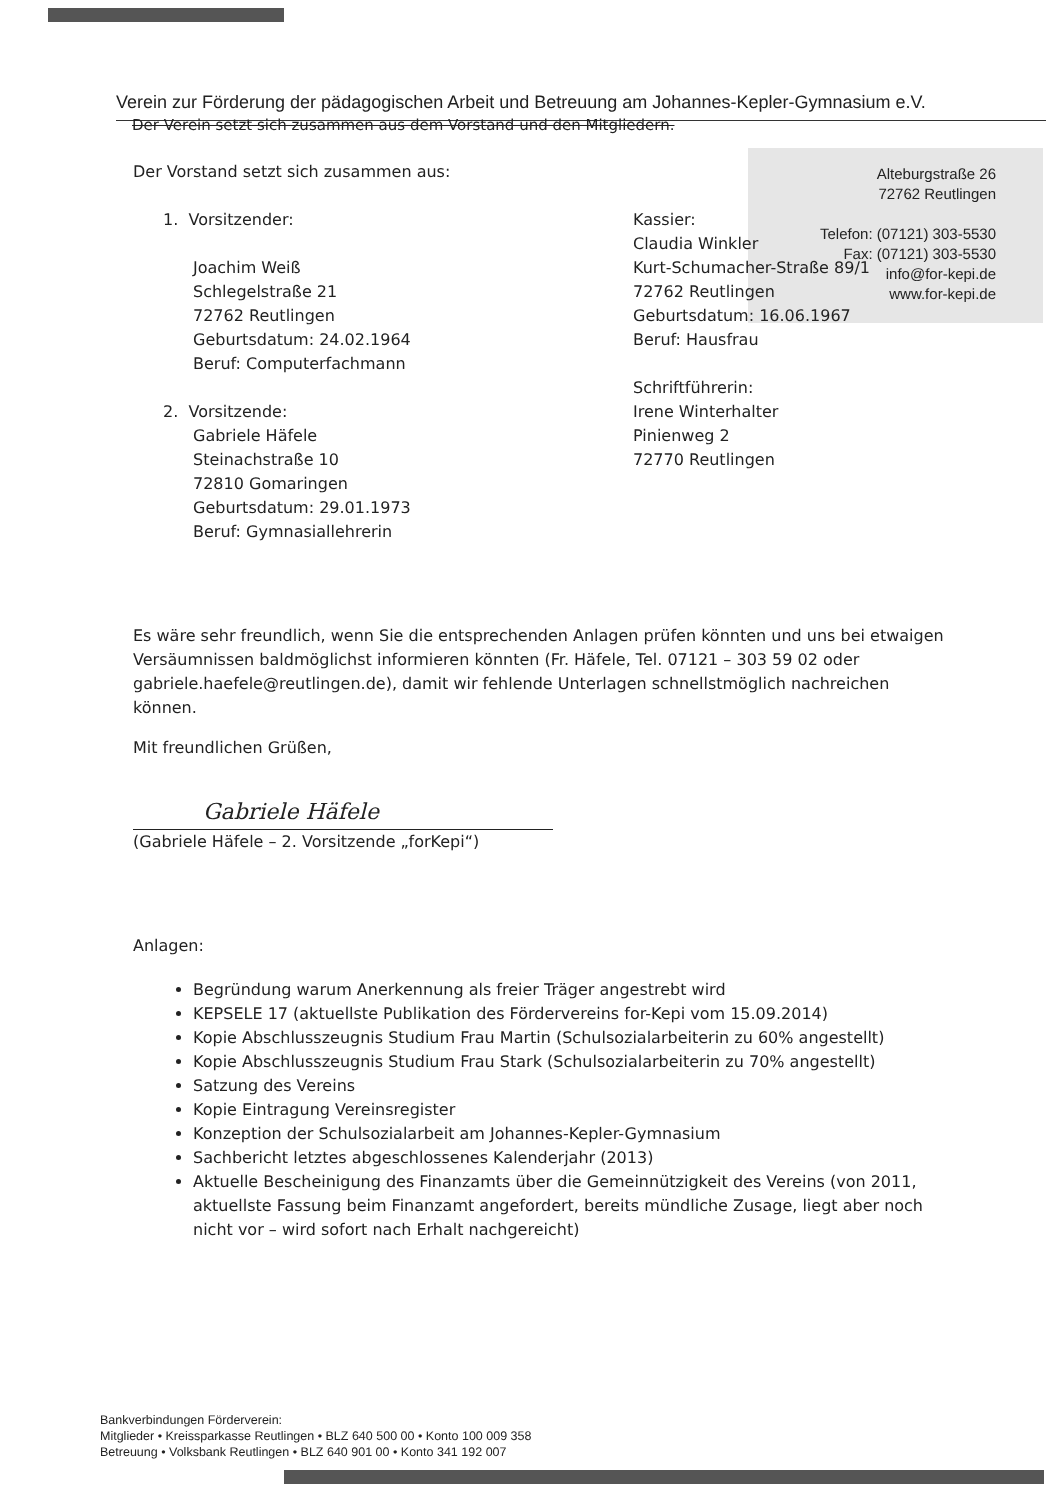Verein zur Förderung der pädagogischen Arbeit und Betreuung am Johannes-Kepler-Gymnasium e.V.
Der Verein setzt sich zusammen aus dem Vorstand und den Mitgliedern.
Alteburgstraße 26
72762 Reutlingen
Telefon: (07121) 303-5530
Fax: (07121) 303-5530
info@for-kepi.de
www.for-kepi.de
Der Vorstand setzt sich zusammen aus:
1. Vorsitzender:
Joachim Weiß
Schlegelstraße 21
72762 Reutlingen
Geburtsdatum: 24.02.1964
Beruf: Computerfachmann
2. Vorsitzende:
Gabriele Häfele
Steinachstraße 10
72810 Gomaringen
Geburtsdatum: 29.01.1973
Beruf: Gymnasiallehrerin
Kassier:
Claudia Winkler
Kurt-Schumacher-Straße 89/1
72762 Reutlingen
Geburtsdatum: 16.06.1967
Beruf: Hausfrau
Schriftführerin:
Irene Winterhalter
Pinienweg 2
72770 Reutlingen
Es wäre sehr freundlich, wenn Sie die entsprechenden Anlagen prüfen könnten und uns bei etwaigen Versäumnissen baldmöglichst informieren könnten (Fr. Häfele, Tel. 07121 – 303 59 02 oder gabriele.haefele@reutlingen.de), damit wir fehlende Unterlagen schnellstmöglich nachreichen können.
Mit freundlichen Grüßen,
Gabriele Häfele
(Gabriele Häfele – 2. Vorsitzende „forKepi“)
Anlagen:
Begründung warum Anerkennung als freier Träger angestrebt wird
KEPSELE 17 (aktuellste Publikation des Fördervereins for-Kepi vom 15.09.2014)
Kopie Abschlusszeugnis Studium Frau Martin (Schulsozialarbeiterin zu 60% angestellt)
Kopie Abschlusszeugnis Studium Frau Stark (Schulsozialarbeiterin zu 70% angestellt)
Satzung des Vereins
Kopie Eintragung Vereinsregister
Konzeption der Schulsozialarbeit am Johannes-Kepler-Gymnasium
Sachbericht letztes abgeschlossenes Kalenderjahr (2013)
Aktuelle Bescheinigung des Finanzamts über die Gemeinnützigkeit des Vereins (von 2011, aktuellste Fassung beim Finanzamt angefordert, bereits mündliche Zusage, liegt aber noch nicht vor – wird sofort nach Erhalt nachgereicht)
Bankverbindungen Förderverein:
Mitglieder • Kreissparkasse Reutlingen • BLZ 640 500 00 • Konto 100 009 358
Betreuung • Volksbank Reutlingen • BLZ 640 901 00 • Konto 341 192 007